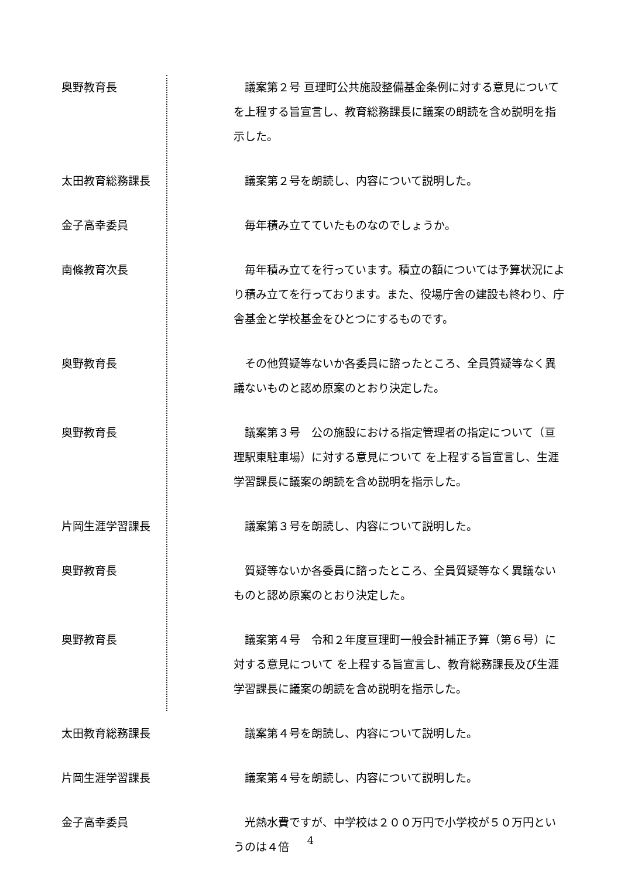奥野教育長 　議案第２号 亘理町公共施設整備基金条例に対する意見について を上程する旨宣言し、教育総務課長に議案の朗読を含め説明を指示した。
太田教育総務課長 　議案第２号を朗読し、内容について説明した。
金子高幸委員 　毎年積み立てていたものなのでしょうか。
南條教育次長 　毎年積み立てを行っています。積立の額については予算状況により積み立てを行っております。また、役場庁舎の建設も終わり、庁舎基金と学校基金をひとつにするものです。
奥野教育長 　その他質疑等ないか各委員に諮ったところ、全員質疑等なく異議ないものと認め原案のとおり決定した。
奥野教育長 　議案第３号　公の施設における指定管理者の指定について（亘理駅東駐車場）に対する意見について を上程する旨宣言し、生涯学習課長に議案の朗読を含め説明を指示した。
片岡生涯学習課長 　議案第３号を朗読し、内容について説明した。
奥野教育長 　質疑等ないか各委員に諮ったところ、全員質疑等なく異議ないものと認め原案のとおり決定した。
奥野教育長 　議案第４号　令和２年度亘理町一般会計補正予算（第６号）に対する意見について を上程する旨宣言し、教育総務課長及び生涯学習課長に議案の朗読を含め説明を指示した。
太田教育総務課長 　議案第４号を朗読し、内容について説明した。
片岡生涯学習課長 　議案第４号を朗読し、内容について説明した。
金子高幸委員 　光熱水費ですが、中学校は２００万円で小学校が５０万円というのは４倍
4